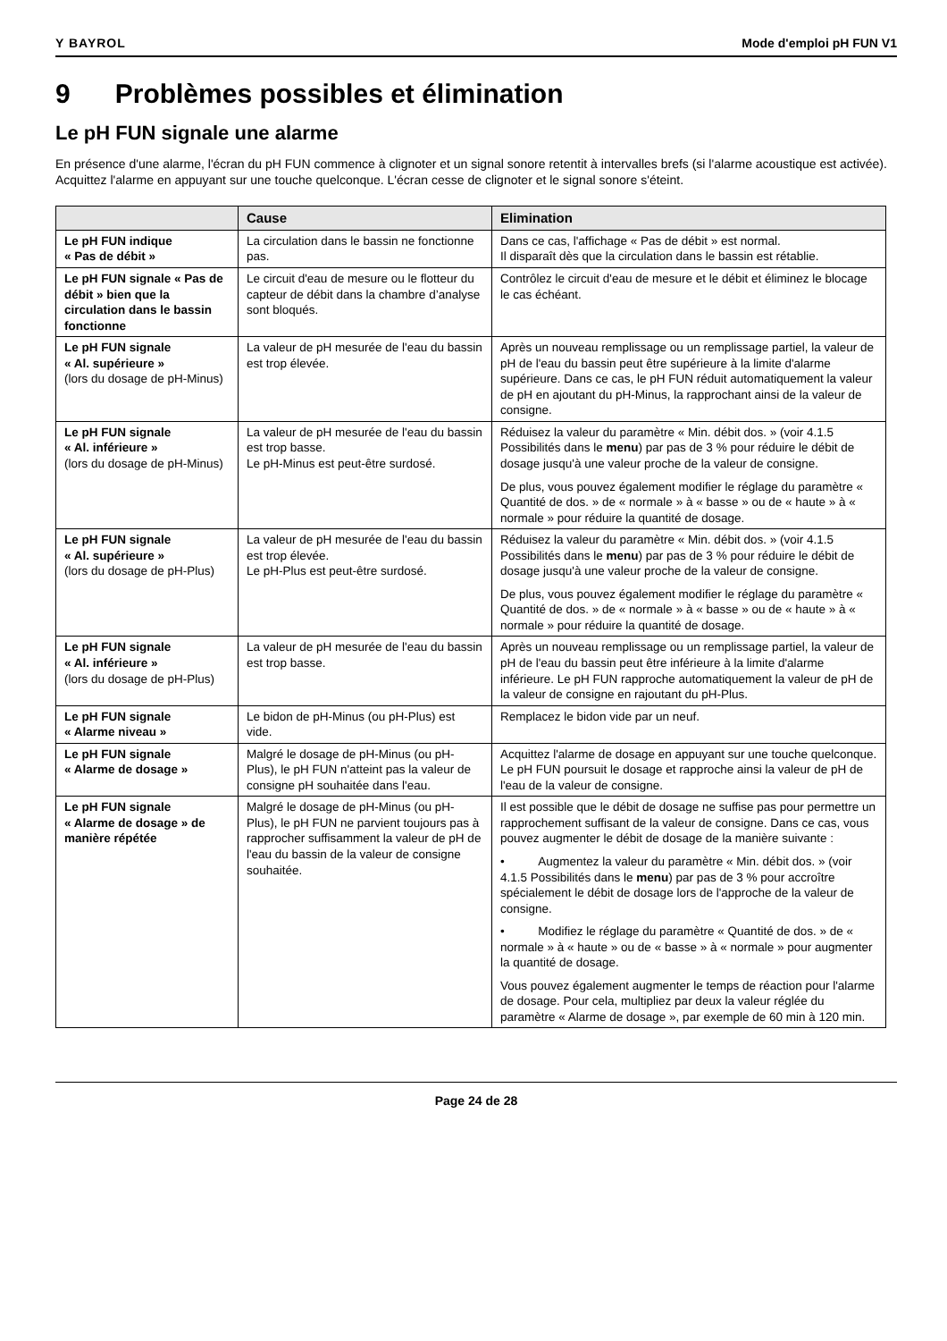Y BAYROL Mode d'emploi pH FUN V1
9 Problèmes possibles et élimination
Le pH FUN signale une alarme
En présence d'une alarme, l'écran du pH FUN commence à clignoter et un signal sonore retentit à intervalles brefs (si l'alarme acoustique est activée). Acquittez l'alarme en appuyant sur une touche quelconque. L'écran cesse de clignoter et le signal sonore s'éteint.
| | Cause | Elimination |
| --- | --- | --- |
| Le pH FUN indique « Pas de débit » | La circulation dans le bassin ne fonctionne pas. | Dans ce cas, l'affichage « Pas de débit » est normal. Il disparaît dès que la circulation dans le bassin est rétablie. |
| Le pH FUN signale « Pas de débit » bien que la circulation dans le bassin fonctionne | Le circuit d'eau de mesure ou le flotteur du capteur de débit dans la chambre d’analyse sont bloqués. | Contrôlez le circuit d'eau de mesure et le débit et éliminez le blocage le cas échéant. |
| Le pH FUN signale « Al. supérieure » (lors du dosage de pH-Minus) | La valeur de pH mesurée de l'eau du bassin est trop élevée. | Après un nouveau remplissage ou un remplissage partiel, la valeur de pH de l'eau du bassin peut être supérieure à la limite d'alarme supérieure. Dans ce cas, le pH FUN réduit automatiquement la valeur de pH en ajoutant du pH-Minus, la rapprochant ainsi de la valeur de consigne. |
| Le pH FUN signale « Al. inférieure » (lors du dosage de pH-Minus) | La valeur de pH mesurée de l'eau du bassin est trop basse. Le pH-Minus est peut-être surdosé. | Réduisez la valeur du paramètre « Min. débit dos. » (voir 4.1.5 Possibilités dans le menu ) par pas de 3 % pour réduire le débit de dosage jusqu'à une valeur proche de la valeur de consigne. De plus, vous pouvez également modifier le réglage du paramètre « Quantité de dos. » de « normale » à « basse » ou de « haute » à « normale » pour réduire la quantité de dosage. |
| Le pH FUN signale « Al. supérieure » (lors du dosage de pH-Plus) | La valeur de pH mesurée de l'eau du bassin est trop élevée. Le pH-Plus est peut-être surdosé. | Réduisez la valeur du paramètre « Min. débit dos. » (voir 4.1.5 Possibilités dans le menu ) par pas de 3 % pour réduire le débit de dosage jusqu'à une valeur proche de la valeur de consigne. De plus, vous pouvez également modifier le réglage du paramètre « Quantité de dos. » de « normale » à « basse » ou de « haute » à « normale » pour réduire la quantité de dosage. |
| Le pH FUN signale « Al. inférieure » (lors du dosage de pH-Plus) | La valeur de pH mesurée de l'eau du bassin est trop basse. | Après un nouveau remplissage ou un remplissage partiel, la valeur de pH de l'eau du bassin peut être inférieure à la limite d'alarme inférieure. Le pH FUN rapproche automatiquement la valeur de pH de la valeur de consigne en rajoutant du pH-Plus. |
| Le pH FUN signale « Alarme niveau » | Le bidon de pH-Minus (ou pH-Plus) est vide. | Remplacez le bidon vide par un neuf. |
| Le pH FUN signale « Alarme de dosage » | Malgré le dosage de pH-Minus (ou pH-Plus), le pH FUN n'atteint pas la valeur de consigne pH souhaitée dans l'eau. | Acquittez l'alarme de dosage en appuyant sur une touche quelconque. Le pH FUN poursuit le dosage et rapproche ainsi la valeur de pH de l'eau de la valeur de consigne. |
| Le pH FUN signale « Alarme de dosage » de manière répétée | Malgré le dosage de pH-Minus (ou pH-Plus), le pH FUN ne parvient toujours pas à rapprocher suffisamment la valeur de pH de l'eau du bassin de la valeur de consigne souhaitée. | Il est possible que le débit de dosage ne suffise pas pour permettre un rapprochement suffisant de la valeur de consigne. Dans ce cas, vous pouvez augmenter le débit de dosage de la manière suivante : • Augmentez la valeur du paramètre « Min. débit dos. » (voir 4.1.5 Possibilités dans le menu ) par pas de 3 % pour accroître spécialement le débit de dosage lors de l'approche de la valeur de consigne. • Modifiez le réglage du paramètre « Quantité de dos. » de « normale » à « haute » ou de « basse » à « normale » pour augmenter la quantité de dosage. Vous pouvez également augmenter le temps de réaction pour l'alarme de dosage. Pour cela, multipliez par deux la valeur réglée du paramètre « Alarme de dosage », par exemple de 60 min à 120 min. |
Page 24 de 28